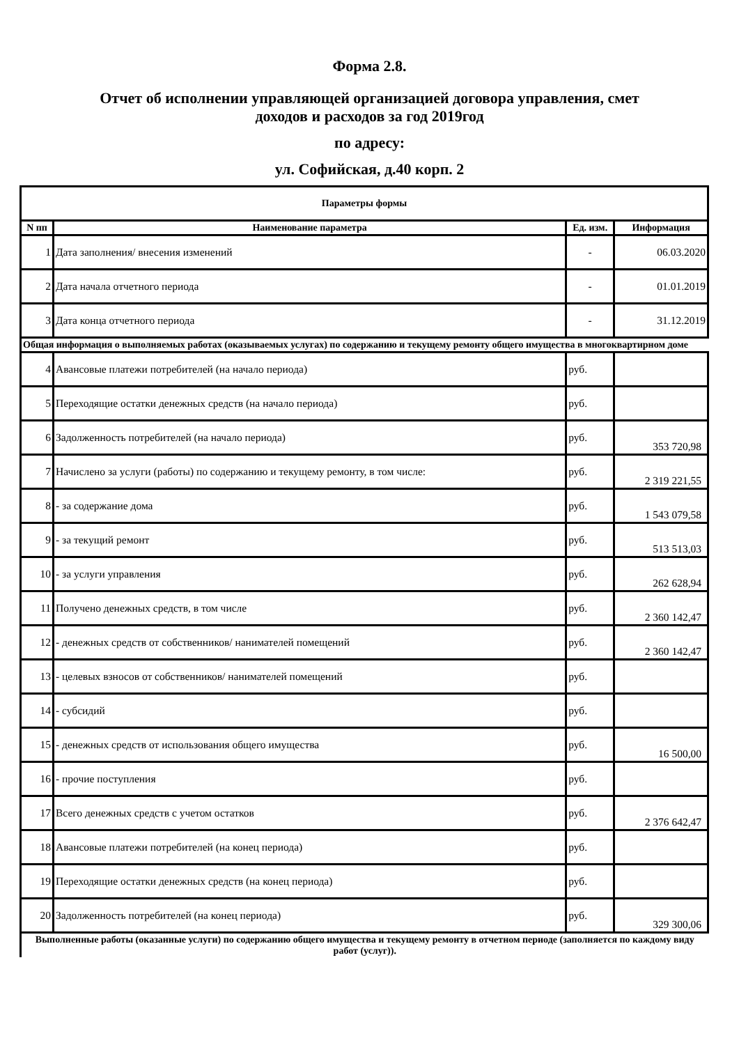Форма 2.8.
Отчет об исполнении управляющей организацией договора управления, смет
доходов и расходов за год 2019год
по адресу:
ул. Софийская, д.40 корп. 2
| Параметры формы | | | |
| --- | --- | --- | --- |
| N пп | Наименование параметра | Ед. изм. | Информация |
| 1 | Дата заполнения/ внесения изменений | - | 06.03.2020 |
| 2 | Дата начала отчетного периода | - | 01.01.2019 |
| 3 | Дата конца отчетного периода | - | 31.12.2019 |
| Общая информация о выполняемых работах (оказываемых услугах) по содержанию и текущему ремонту общего имущества в многоквартирном доме | | | |
| 4 | Авансовые платежи потребителей (на начало периода) | руб. | |
| 5 | Переходящие остатки денежных средств (на начало периода) | руб. | |
| 6 | Задолженность потребителей (на начало периода) | руб. | 353 720,98 |
| 7 | Начислено за услуги (работы) по содержанию и текущему ремонту, в том числе: | руб. | 2 319 221,55 |
| 8 | - за содержание дома | руб. | 1 543 079,58 |
| 9 | - за текущий ремонт | руб. | 513 513,03 |
| 10 | - за услуги управления | руб. | 262 628,94 |
| 11 | Получено денежных средств, в том числе | руб. | 2 360 142,47 |
| 12 | - денежных средств от собственников/ нанимателей помещений | руб. | 2 360 142,47 |
| 13 | - целевых взносов от собственников/ нанимателей помещений | руб. | |
| 14 | - субсидий | руб. | |
| 15 | - денежных средств от использования общего имущества | руб. | 16 500,00 |
| 16 | - прочие поступления | руб. | |
| 17 | Всего денежных средств с учетом остатков | руб. | 2 376 642,47 |
| 18 | Авансовые платежи потребителей (на конец периода) | руб. | |
| 19 | Переходящие остатки денежных средств (на конец периода) | руб. | |
| 20 | Задолженность потребителей (на конец периода) | руб. | 329 300,06 |
| Выполненные работы (оказанные услуги) по содержанию общего имущества и текущему ремонту в отчетном периоде (заполняется по каждому виду работ (услуг)). | | | |